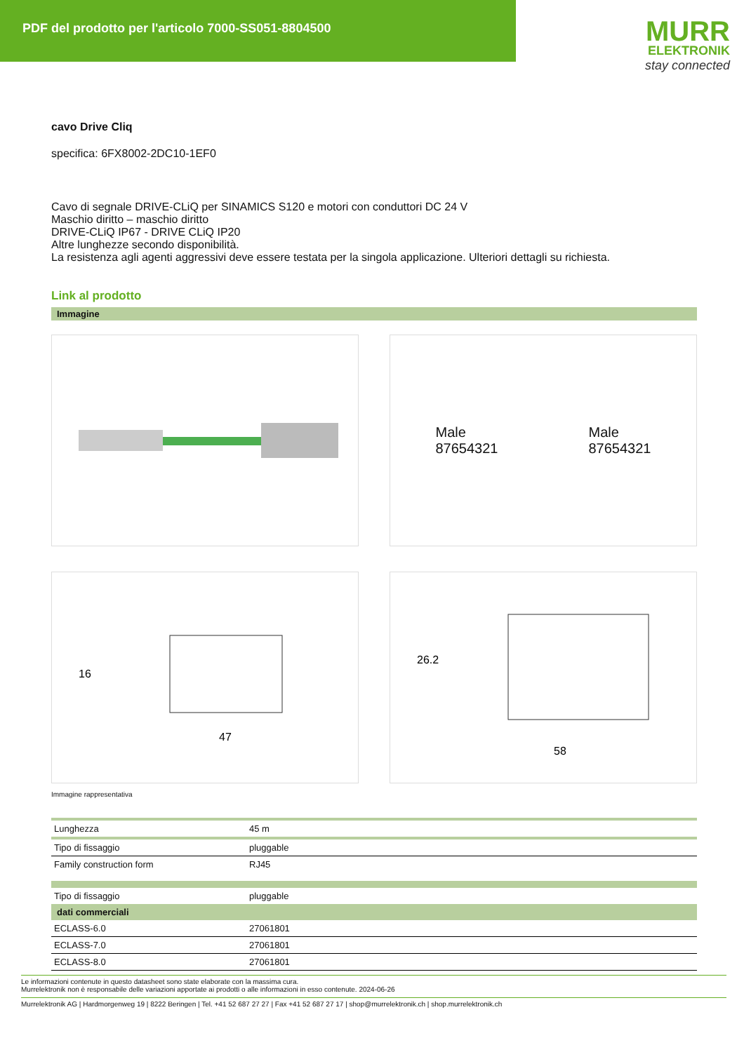PDF del prodotto per l'articolo 7000-SS051-8804500
MURR
ELEKTRONIK
stay connected
cavo Drive Cliq
specifica: 6FX8002-2DC10-1EF0
Cavo di segnale DRIVE-CLiQ per SINAMICS S120 e motori con conduttori DC 24 V
Maschio diritto – maschio diritto
DRIVE-CLiQ IP67 - DRIVE CLiQ IP20
Altre lunghezze secondo disponibilità.
La resistenza agli agenti aggressivi deve essere testata per la singola applicazione. Ulteriori dettagli su richiesta.
Link al prodotto
Immagine
Male
87654321
Male
87654321
16
47
26.2
58
Immagine rappresentativa
| Lunghezza | 45 m |
| Tipo di fissaggio | pluggable |
| Family construction form | RJ45 |
| Tipo di fissaggio | pluggable |
| dati commerciali | |
| ECLASS-6.0 | 27061801 |
| ECLASS-7.0 | 27061801 |
| ECLASS-8.0 | 27061801 |
Le informazioni contenute in questo datasheet sono state elaborate con la massima cura.
Murrelektronik non è responsabile delle variazioni apportate ai prodotti o alle informazioni in esso contenute. 2024-06-26
Murrelektronik AG | Hardmorgenweg 19 | 8222 Beringen | Tel. +41 52 687 27 27 | Fax +41 52 687 27 17 | shop@murrelektronik.ch | shop.murrelektronik.ch